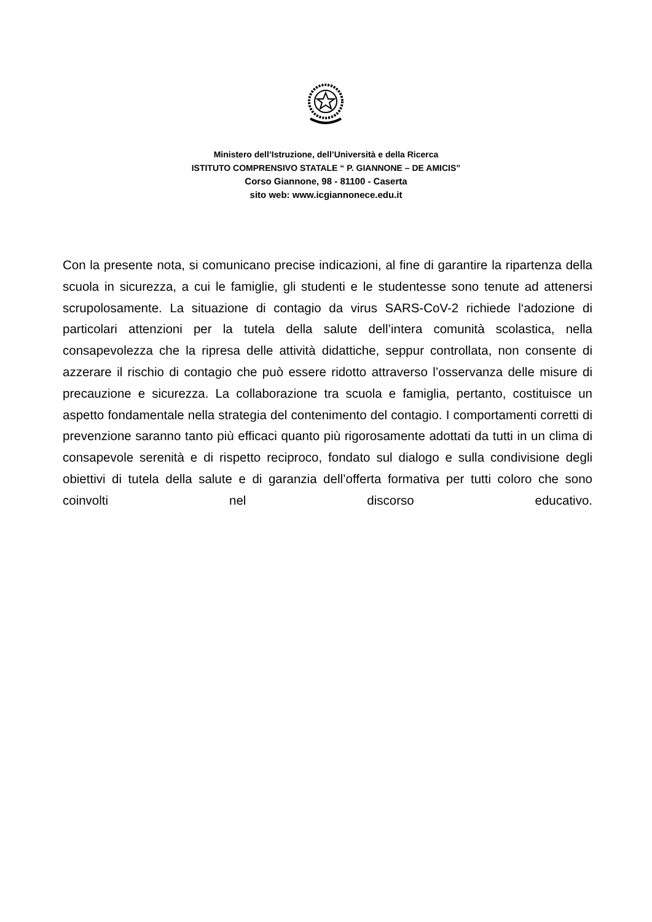Ministero dell’Istruzione, dell’Università e della Ricerca
ISTITUTO COMPRENSIVO STATALE “ P. GIANNONE – DE AMICIS”
Corso Giannone, 98 - 81100 - Caserta
sito web: www.icgiannonece.edu.it
Con la presente nota, si comunicano precise indicazioni, al fine di garantire la ripartenza della scuola in sicurezza, a cui le famiglie, gli studenti e le studentesse sono tenute ad attenersi scrupolosamente. La situazione di contagio da virus SARS-CoV-2 richiede l‘adozione di particolari attenzioni per la tutela della salute dell’intera comunità scolastica, nella consapevolezza che la ripresa delle attività didattiche, seppur controllata, non consente di azzerare il rischio di contagio che può essere ridotto attraverso l’osservanza delle misure di precauzione e sicurezza. La collaborazione tra scuola e famiglia, pertanto, costituisce un aspetto fondamentale nella strategia del contenimento del contagio. I comportamenti corretti di prevenzione saranno tanto più efficaci quanto più rigorosamente adottati da tutti in un clima di consapevole serenità e di rispetto reciproco, fondato sul dialogo e sulla condivisione degli obiettivi di tutela della salute e di garanzia dell’offerta formativa per tutti coloro che sono coinvolti nel discorso educativo.